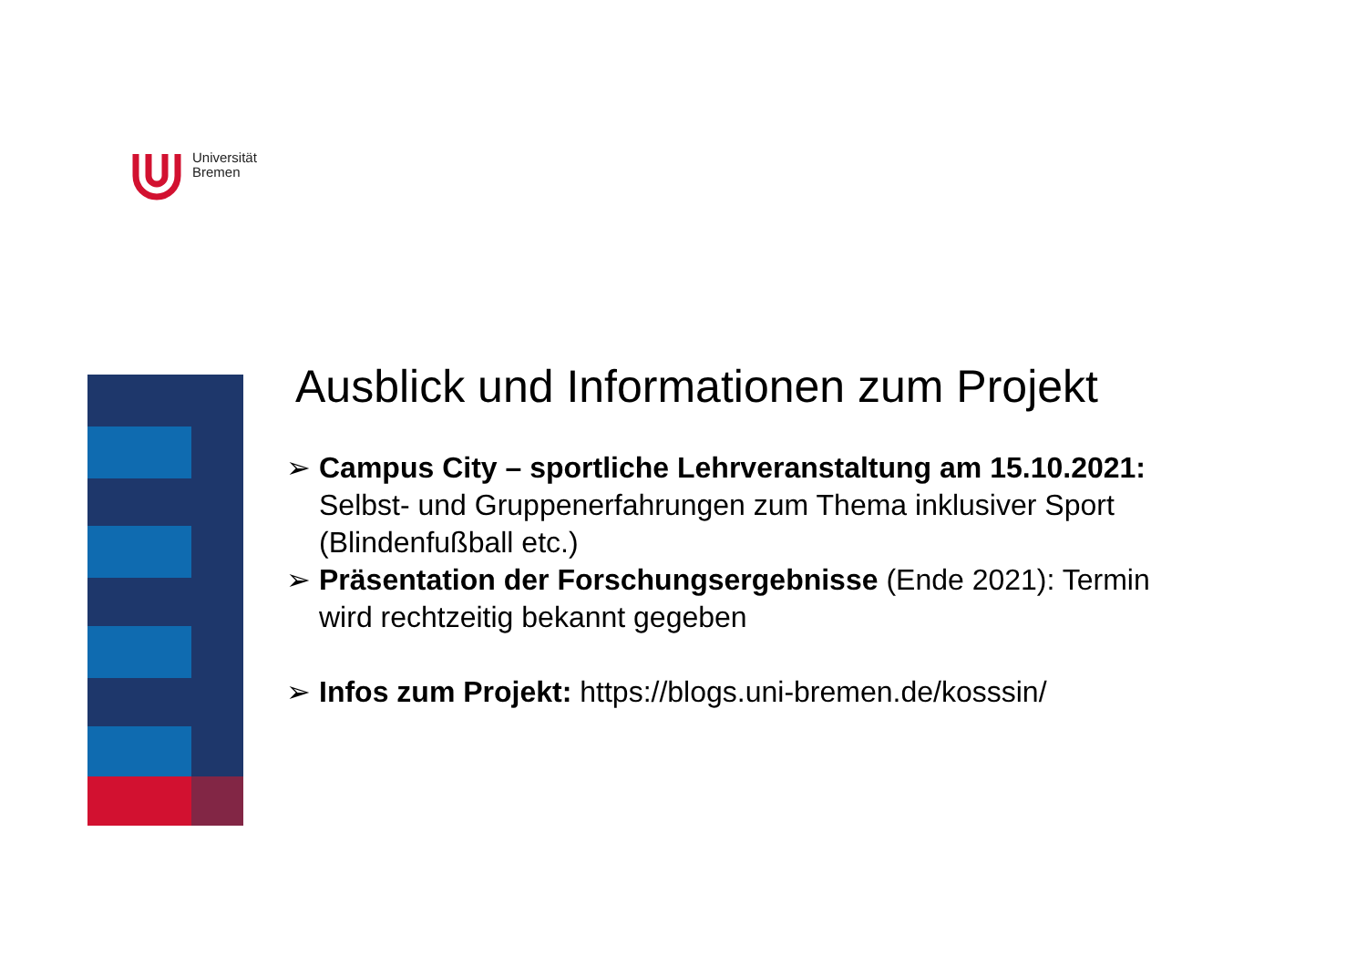Universität
Bremen
Ausblick und Informationen zum Projekt
➢ Campus City – sportliche Lehrveranstaltung am 15.10.2021: Selbst- und Gruppenerfahrungen zum Thema inklusiver Sport (Blindenfußball etc.)
➢ Präsentation der Forschungsergebnisse (Ende 2021): Termin wird rechtzeitig bekannt gegeben
➢ Infos zum Projekt: https://blogs.uni-bremen.de/kosssin/